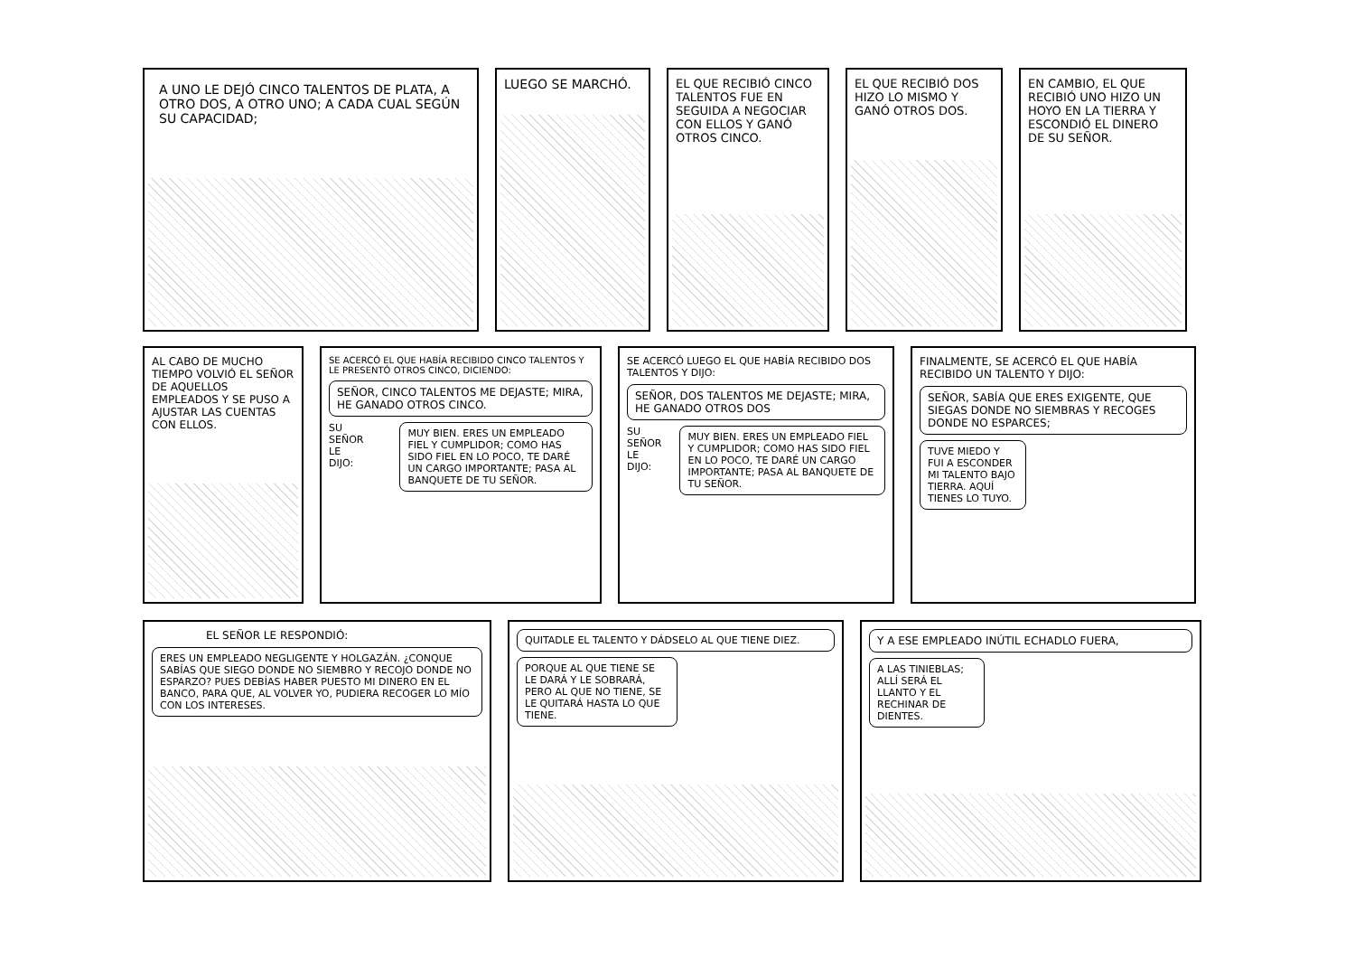A UNO LE DEJÓ CINCO TALENTOS DE PLATA, A OTRO DOS, A OTRO UNO; A CADA CUAL SEGÚN SU CAPACIDAD;
LUEGO SE MARCHÓ. EL QUE RECIBIÓ CINCO TALENTOS FUE EN SEGUIDA A NEGOCIAR CON ELLOS Y GANÓ OTROS CINCO.
EL QUE RECIBIÓ DOS HIZO LO MISMO Y GANÓ OTROS DOS.
EN CAMBIO, EL QUE RECIBIÓ UNO HIZO UN HOYO EN LA TIERRA Y ESCONDIÓ EL DINERO DE SU SEÑOR.
AL CABO DE MUCHO TIEMPO VOLVIÓ EL SEÑOR DE AQUELLOS EMPLEADOS Y SE PUSO A AJUSTAR LAS CUENTAS CON ELLOS.
SE ACERCÓ EL QUE HABÍA RECIBIDO CINCO TALENTOS Y LE PRESENTÓ OTROS CINCO, DICIENDO:
SEÑOR, CINCO TALENTOS ME DEJASTE; MIRA, HE GANADO OTROS CINCO.
SU SEÑOR LE DIJO:
MUY BIEN. ERES UN EMPLEADO FIEL Y CUMPLIDOR; COMO HAS SIDO FIEL EN LO POCO, TE DARÉ UN CARGO IMPORTANTE; PASA AL BANQUETE DE TU SEÑOR.
SE ACERCÓ LUEGO EL QUE HABÍA RECIBIDO DOS TALENTOS Y DIJO:
SEÑOR, DOS TALENTOS ME DEJASTE; MIRA, HE GANADO OTROS DOS
SU SEÑOR LE DIJO:
MUY BIEN. ERES UN EMPLEADO FIEL Y CUMPLIDOR; COMO HAS SIDO FIEL EN LO POCO, TE DARÉ UN CARGO IMPORTANTE; PASA AL BANQUETE DE TU SEÑOR.
FINALMENTE, SE ACERCÓ EL QUE HABÍA RECIBIDO UN TALENTO Y DIJO:
SEÑOR, SABÍA QUE ERES EXIGENTE, QUE SIEGAS DONDE NO SIEMBRAS Y RECOGES DONDE NO ESPARCES;
TUVE MIEDO Y FUI A ESCONDER MI TALENTO BAJO TIERRA. AQUÍ TIENES LO TUYO.
EL SEÑOR LE RESPONDIÓ:
ERES UN EMPLEADO NEGLIGENTE Y HOLGAZÁN. ¿CONQUE SABÍAS QUE SIEGO DONDE NO SIEMBRO Y RECOJO DONDE NO ESPARZO? PUES DEBÍAS HABER PUESTO MI DINERO EN EL BANCO, PARA QUE, AL VOLVER YO, PUDIERA RECOGER LO MÍO CON LOS INTERESES.
QUITADLE EL TALENTO Y DÁDSELO AL QUE TIENE DIEZ.
PORQUE AL QUE TIENE SE LE DARÁ Y LE SOBRARÁ, PERO AL QUE NO TIENE, SE LE QUITARÁ HASTA LO QUE TIENE.
Y A ESE EMPLEADO INÚTIL ECHADLO FUERA,
A LAS TINIEBLAS; ALLÍ SERÁ EL LLANTO Y EL RECHINAR DE DIENTES.